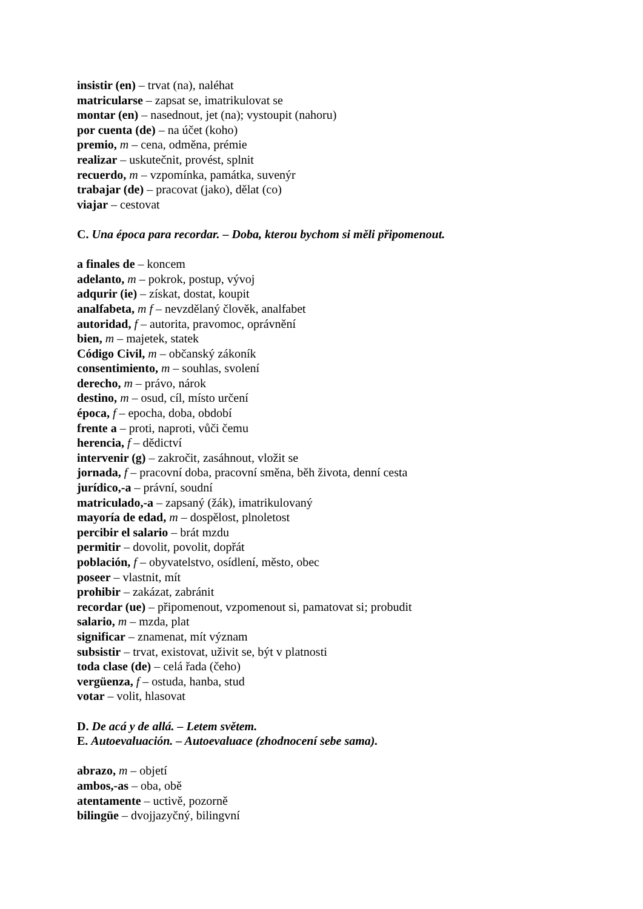insistir (en) – trvat (na), naléhat
matricularse – zapsat se, imatrikulovat se
montar (en) – nasednout, jet (na); vystoupit (nahoru)
por cuenta (de) – na účet (koho)
premio, m – cena, odměna, prémie
realizar – uskutečnit, provést, splnit
recuerdo, m – vzpomínka, památka, suvenýr
trabajar (de) – pracovat (jako), dělat (co)
viajar – cestovat
C. Una época para recordar. – Doba, kterou bychom si měli připomenout.
a finales de – koncem
adelanto, m – pokrok, postup, vývoj
adqurir (ie) – získat, dostat, koupit
analfabeta, m f – nevzdělaný člověk, analfabet
autoridad, f – autorita, pravomoc, oprávnění
bien, m – majetek, statek
Código Civil, m – občanský zákoník
consentimiento, m – souhlas, svolení
derecho, m – právo, nárok
destino, m – osud, cíl, místo určení
época, f – epocha, doba, období
frente a – proti, naproti, vůči čemu
herencia, f – dědictví
intervenir (g) – zakročit, zasáhnout, vložit se
jornada, f – pracovní doba, pracovní směna, běh života, denní cesta
jurídico,-a – právní, soudní
matriculado,-a – zapsaný (žák), imatrikulovaný
mayoría de edad, m – dospělost, plnoletost
percibir el salario – brát mzdu
permitir – dovolit, povolit, dopřát
población, f – obyvatelstvo, osídlení, město, obec
poseer – vlastnit, mít
prohibir – zakázat, zabránit
recordar (ue) – připomenout, vzpomenout si, pamatovat si; probudit
salario, m – mzda, plat
significar – znamenat, mít význam
subsistir – trvat, existovat, uživit se, být v platnosti
toda clase (de) – celá řada (čeho)
vergüenza, f – ostuda, hanba, stud
votar – volit, hlasovat
D. De acá y de allá. – Letem světem.
E. Autoevaluación. – Autoevaluace (zhodnocení sebe sama).
abrazo, m – objetí
ambos,-as – oba, obě
atentamente – uctivě, pozorně
bilingüe – dvojjazyčný, bilingvní